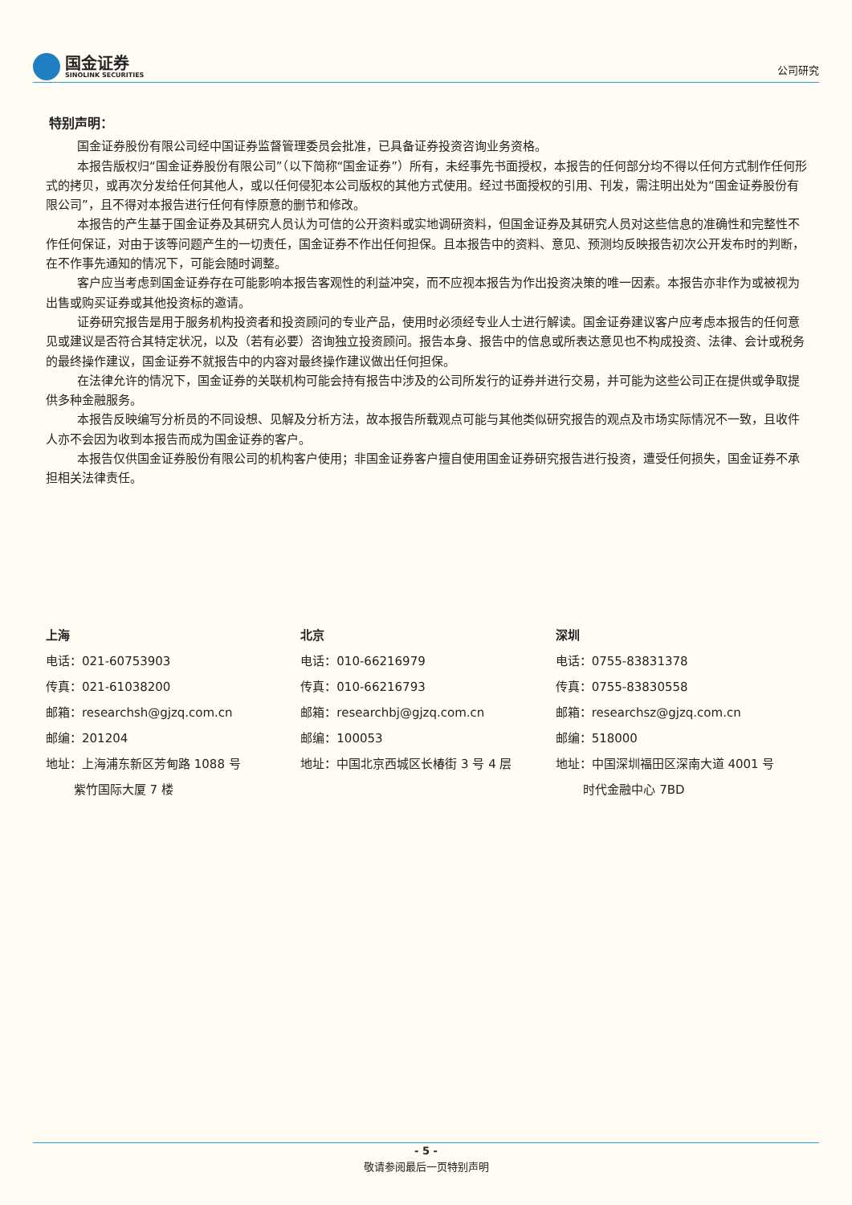国金证券
SINOLINK SECURITIES
公司研究
特别声明：
国金证券股份有限公司经中国证券监督管理委员会批准，已具备证券投资咨询业务资格。
本报告版权归“国金证券股份有限公司”（以下简称“国金证券”）所有，未经事先书面授权，本报告的任何部分均不得以任何方式制作任何形式的拷贝，或再次分发给任何其他人，或以任何侵犯本公司版权的其他方式使用。经过书面授权的引用、刊发，需注明出处为“国金证券股份有限公司”，且不得对本报告进行任何有悖原意的删节和修改。
本报告的产生基于国金证券及其研究人员认为可信的公开资料或实地调研资料，但国金证券及其研究人员对这些信息的准确性和完整性不作任何保证，对由于该等问题产生的一切责任，国金证券不作出任何担保。且本报告中的资料、意见、预测均反映报告初次公开发布时的判断，在不作事先通知的情况下，可能会随时调整。
客户应当考虑到国金证券存在可能影响本报告客观性的利益冲突，而不应视本报告为作出投资决策的唯一因素。本报告亦非作为或被视为出售或购买证券或其他投资标的邀请。
证券研究报告是用于服务机构投资者和投资顾问的专业产品，使用时必须经专业人士进行解读。国金证券建议客户应考虑本报告的任何意见或建议是否符合其特定状况，以及（若有必要）咨询独立投资顾问。报告本身、报告中的信息或所表达意见也不构成投资、法律、会计或税务的最终操作建议，国金证券不就报告中的内容对最终操作建议做出任何担保。
在法律允许的情况下，国金证券的关联机构可能会持有报告中涉及的公司所发行的证券并进行交易，并可能为这些公司正在提供或争取提供多种金融服务。
本报告反映编写分析员的不同设想、见解及分析方法，故本报告所载观点可能与其他类似研究报告的观点及市场实际情况不一致，且收件人亦不会因为收到本报告而成为国金证券的客户。
本报告仅供国金证券股份有限公司的机构客户使用；非国金证券客户擅自使用国金证券研究报告进行投资，遭受任何损失，国金证券不承担相关法律责任。
上海
电话：021-60753903
传真：021-61038200
邮箱：researchsh@gjzq.com.cn
邮编：201204
地址：上海浦东新区芳甸路 1088 号
   紫竹国际大厦 7 楼
北京
电话：010-66216979
传真：010-66216793
邮箱：researchbj@gjzq.com.cn
邮编：100053
地址：中国北京西城区长椿街 3 号 4 层
深圳
电话：0755-83831378
传真：0755-83830558
邮箱：researchsz@gjzq.com.cn
邮编：518000
地址：中国深圳福田区深南大道 4001 号
   时代金融中心 7BD
- 5 -
敬请参阅最后一页特别声明